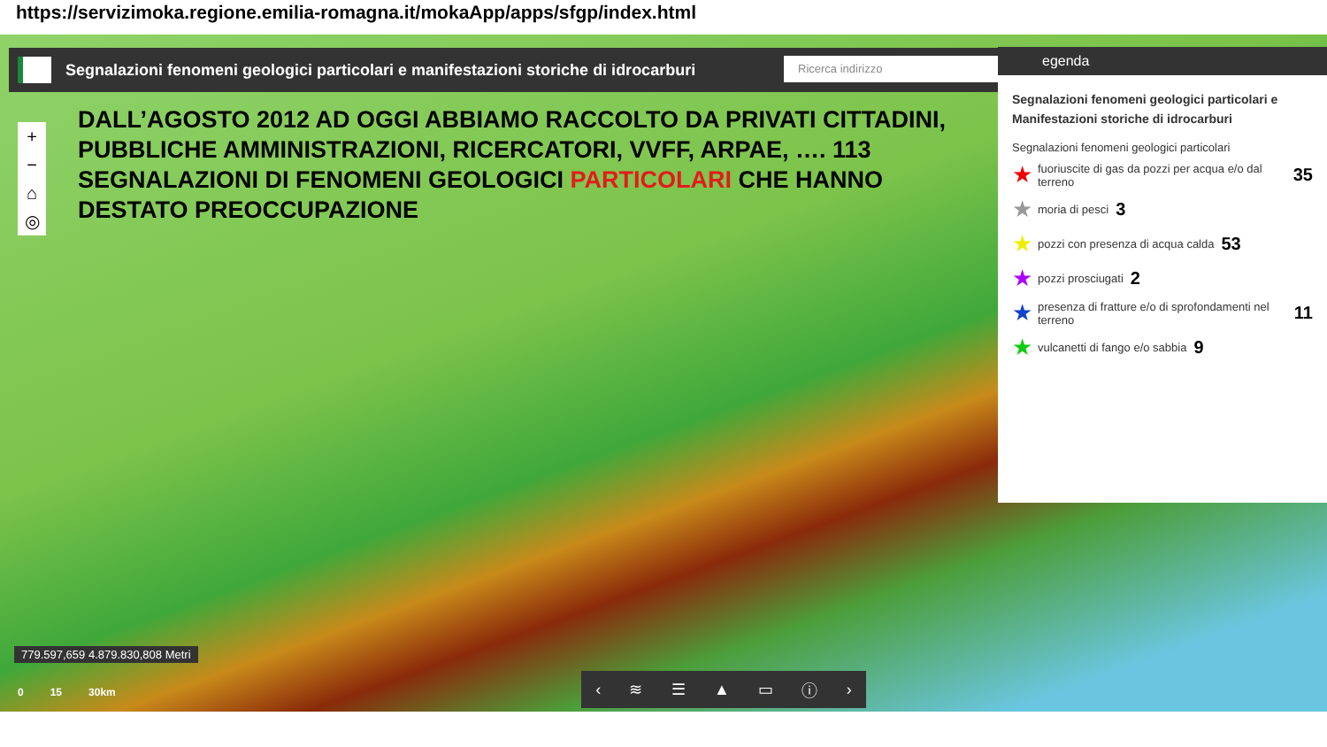https://servizimoka.regione.emilia-romagna.it/mokaApp/apps/sfgp/index.html
Segnalazioni fenomeni geologici particolari e manifestazioni storiche di idrocarburi Ricerca indirizzo
+
−
⌂
◎
DALL’AGOSTO 2012 AD OGGI ABBIAMO RACCOLTO DA PRIVATI CITTADINI, PUBBLICHE AMMINISTRAZIONI, RICERCATORI, VVFF, ARPAE, …. 113 SEGNALAZIONI DI FENOMENI GEOLOGICI PARTICOLARI CHE HANNO DESTATO PREOCCUPAZIONE
egenda
Segnalazioni fenomeni geologici particolari e Manifestazioni storiche di idrocarburi
Segnalazioni fenomeni geologici particolari
★ fuoriuscite di gas da pozzi per acqua e/o dal terreno 35
★ moria di pesci 3
★ pozzi con presenza di acqua calda 53
★ pozzi prosciugati 2
★ presenza di fratture e/o di sprofondamenti nel terreno 11
★ vulcanetti di fango e/o sabbia 9
779.597,659 4.879.830,808 Metri
0 15 30km
‹ ≋ ☰ ▲ ▭ ⓘ ›